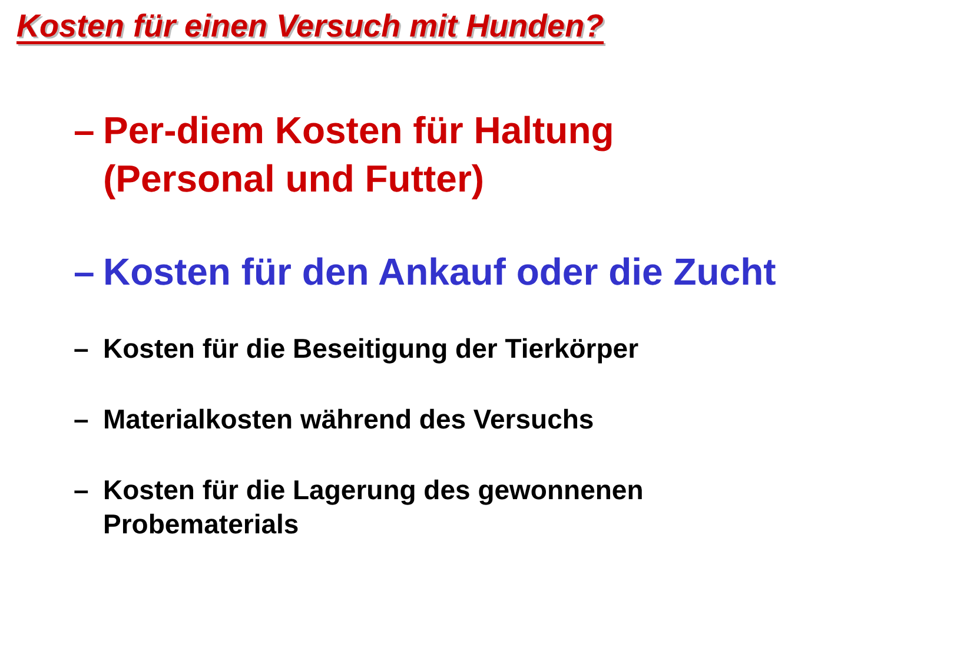Kosten für einen Versuch mit Hunden?
– Per-diem Kosten für Haltung
(Personal und Futter)
– Kosten für den Ankauf oder die Zucht
– Kosten für die Beseitigung der Tierkörper
– Materialkosten während des Versuchs
– Kosten für die Lagerung des gewonnenen
Probematerials